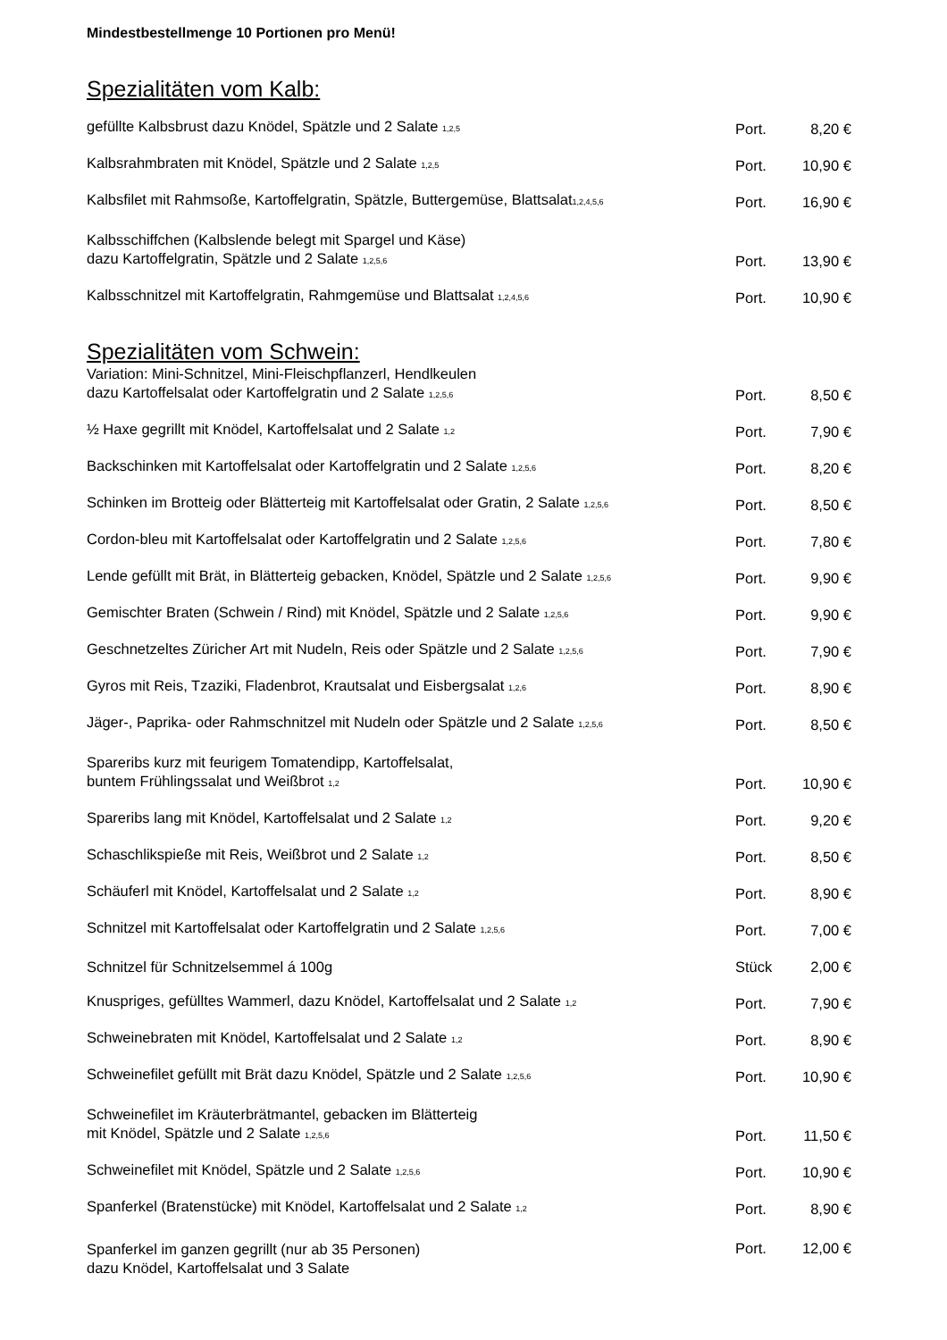Mindestbestellmenge 10 Portionen pro Menü!
Spezialitäten vom Kalb:
| gefüllte Kalbsbrust dazu Knödel, Spätzle und 2 Salate <sub>1,2,5</sub> | Port. | 8,20 € |
| Kalbsrahmbraten mit Knödel, Spätzle und 2 Salate <sub>1,2,5</sub> | Port. | 10,90 € |
| Kalbsfilet mit Rahmsoße, Kartoffelgratin, Spätzle, Buttergemüse, Blattsalat<sub>1,2,4,5,6</sub> | Port. | 16,90 € |
| Kalbsschiffchen (Kalbslende belegt mit Spargel und Käse) dazu Kartoffelgratin, Spätzle und 2 Salate <sub>1,2,5,6</sub> | Port. | 13,90 € |
| Kalbsschnitzel mit Kartoffelgratin, Rahmgemüse und Blattsalat <sub>1,2,4,5,6</sub> | Port. | 10,90 € |
Spezialitäten vom Schwein:
| Variation: Mini-Schnitzel, Mini-Fleischpflanzerl, Hendlkeulen dazu Kartoffelsalat oder Kartoffelgratin und 2 Salate <sub>1,2,5,6</sub> | Port. | 8,50 € |
| ½ Haxe gegrillt mit Knödel, Kartoffelsalat und 2 Salate <sub>1,2</sub> | Port. | 7,90 € |
| Backschinken mit Kartoffelsalat oder Kartoffelgratin und 2 Salate <sub>1,2,5,6</sub> | Port. | 8,20 € |
| Schinken im Brotteig oder Blätterteig mit Kartoffelsalat oder Gratin, 2 Salate <sub>1,2,5,6</sub> | Port. | 8,50 € |
| Cordon-bleu mit Kartoffelsalat oder Kartoffelgratin und 2 Salate <sub>1,2,5,6</sub> | Port. | 7,80 € |
| Lende gefüllt mit Brät, in Blätterteig gebacken, Knödel, Spätzle und 2 Salate <sub>1,2,5,6</sub> | Port. | 9,90 € |
| Gemischter Braten (Schwein / Rind) mit Knödel, Spätzle und 2 Salate <sub>1,2,5,6</sub> | Port. | 9,90 € |
| Geschnetzeltes Züricher Art mit Nudeln, Reis oder Spätzle und 2 Salate <sub>1,2,5,6</sub> | Port. | 7,90 € |
| Gyros mit Reis, Tzaziki, Fladenbrot, Krautsalat und Eisbergsalat <sub>1,2,6</sub> | Port. | 8,90 € |
| Jäger-, Paprika- oder Rahmschnitzel mit Nudeln oder Spätzle und 2 Salate <sub>1,2,5,6</sub> | Port. | 8,50 € |
| Spareribs kurz mit feurigem Tomatendipp, Kartoffelsalat, buntem Frühlingssalat und Weißbrot <sub>1,2</sub> | Port. | 10,90 € |
| Spareribs lang mit Knödel, Kartoffelsalat und 2 Salate <sub>1,2</sub> | Port. | 9,20 € |
| Schaschlikspieße mit Reis, Weißbrot und 2 Salate <sub>1,2</sub> | Port. | 8,50 € |
| Schäuferl mit Knödel, Kartoffelsalat und 2 Salate <sub>1,2</sub> | Port. | 8,90 € |
| Schnitzel mit Kartoffelsalat oder Kartoffelgratin und 2 Salate <sub>1,2,5,6</sub> | Port. | 7,00 € |
| Schnitzel für Schnitzelsemmel á 100g | Stück | 2,00 € |
| Knuspriges, gefülltes Wammerl, dazu Knödel, Kartoffelsalat und 2 Salate <sub>1,2</sub> | Port. | 7,90 € |
| Schweinebraten mit Knödel, Kartoffelsalat und 2 Salate <sub>1,2</sub> | Port. | 8,90 € |
| Schweinefilet gefüllt mit Brät dazu Knödel, Spätzle und 2 Salate <sub>1,2,5,6</sub> | Port. | 10,90 € |
| Schweinefilet im Kräuterbrätmantel, gebacken im Blätterteig mit Knödel, Spätzle und 2 Salate <sub>1,2,5,6</sub> | Port. | 11,50 € |
| Schweinefilet mit Knödel, Spätzle und 2 Salate <sub>1,2,5,6</sub> | Port. | 10,90 € |
| Spanferkel (Bratenstücke) mit Knödel, Kartoffelsalat und 2 Salate <sub>1,2</sub> | Port. | 8,90 € |
| Spanferkel im ganzen gegrillt (nur ab 35 Personen) dazu Knödel, Kartoffelsalat und 3 Salate | Port. | 12,00 € |